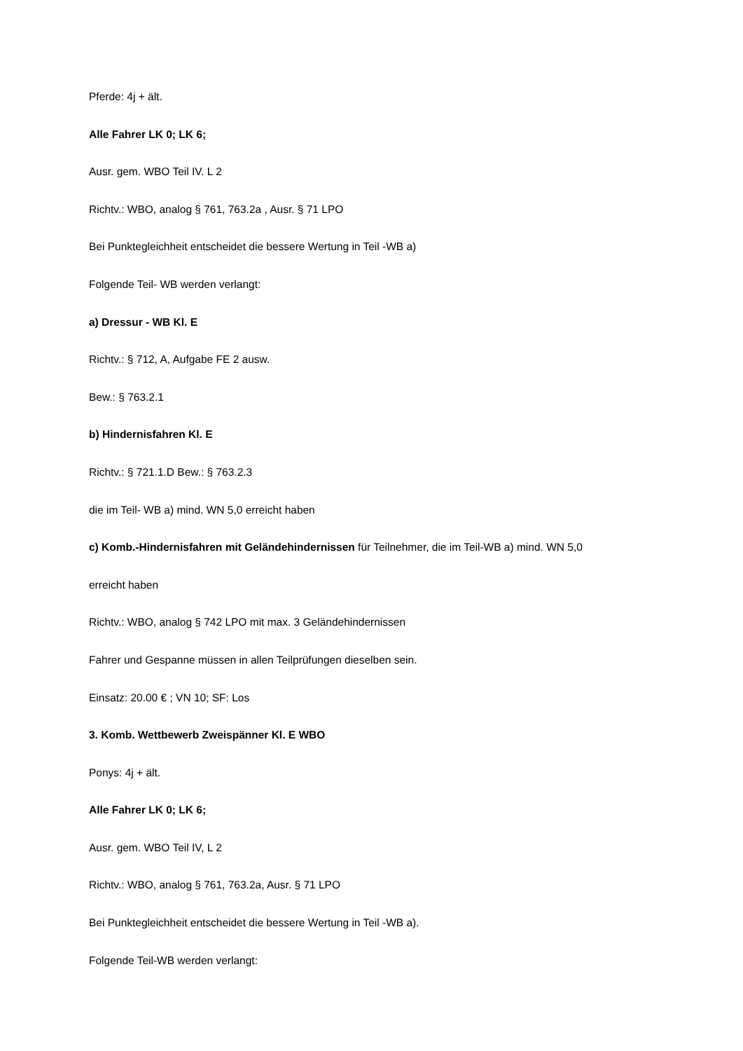Pferde: 4j + ält.
Alle Fahrer LK 0; LK 6;
Ausr. gem. WBO Teil IV. L 2
Richtv.: WBO, analog § 761, 763.2a , Ausr. § 71 LPO
Bei Punktegleichheit entscheidet die bessere Wertung in Teil -WB a)
Folgende Teil- WB werden verlangt:
a) Dressur - WB Kl. E
Richtv.: § 712, A, Aufgabe FE 2 ausw.
Bew.: § 763.2.1
b) Hindernisfahren Kl. E
Richtv.: § 721.1.D Bew.: § 763.2.3
die im Teil- WB a) mind. WN 5,0 erreicht haben
c) Komb.-Hindernisfahren mit Geländehindernissen für Teilnehmer, die im Teil-WB a) mind. WN 5,0
erreicht haben
Richtv.: WBO, analog § 742 LPO mit max. 3 Geländehindernissen
Fahrer und Gespanne müssen in allen Teilprüfungen dieselben sein.
Einsatz: 20.00 € ; VN 10; SF: Los
3. Komb. Wettbewerb Zweispänner Kl. E WBO
Ponys: 4j + ält.
Alle Fahrer LK 0; LK 6;
Ausr. gem. WBO Teil IV, L 2
Richtv.: WBO, analog § 761, 763.2a, Ausr. § 71 LPO
Bei Punktegleichheit entscheidet die bessere Wertung in Teil -WB a).
Folgende Teil-WB werden verlangt: